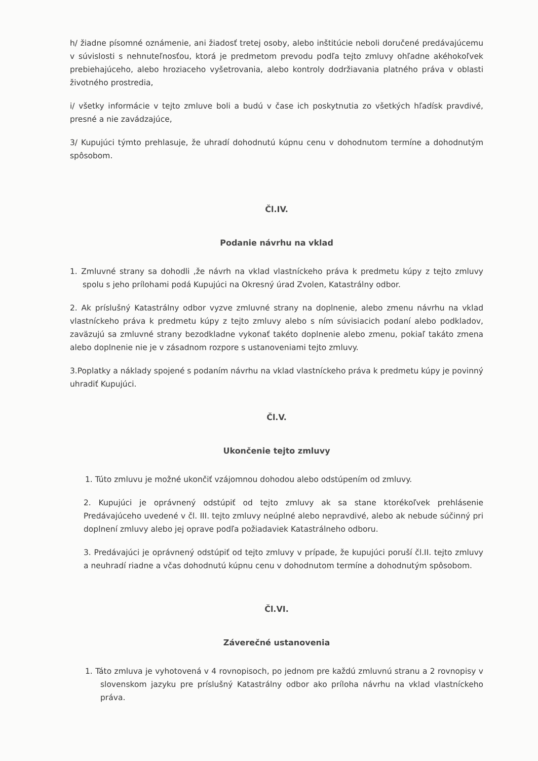h/ žiadne písomné oznámenie, ani žiadosť tretej osoby, alebo inštitúcie neboli doručené predávajúcemu v súvislosti s nehnuteľnosťou, ktorá je predmetom prevodu podľa tejto zmluvy ohľadne akéhokoľvek prebiehajúceho, alebo hroziaceho vyšetrovania, alebo kontroly dodržiavania platného práva v oblasti životného prostredia,
i/ všetky informácie v tejto zmluve boli a budú v čase ich poskytnutia zo všetkých hľadísk pravdivé, presné a nie zavádzajúce,
3/ Kupujúci týmto prehlasuje, že uhradí dohodnutú kúpnu cenu v dohodnutom termíne a dohodnutým spôsobom.
Čl.IV.
Podanie návrhu na vklad
1. Zmluvné strany sa dohodli ,že návrh na vklad vlastníckeho práva k predmetu kúpy z tejto zmluvy spolu s jeho prílohami podá Kupujúci na Okresný úrad Zvolen, Katastrálny odbor.
2. Ak príslušný Katastrálny odbor vyzve zmluvné strany na doplnenie, alebo zmenu návrhu na vklad vlastníckeho práva k predmetu kúpy z tejto zmluvy alebo s ním súvisiacich podaní alebo podkladov, zaväzujú sa zmluvné strany bezodkladne vykonať takéto doplnenie alebo zmenu, pokiaľ takáto zmena alebo doplnenie nie je v zásadnom rozpore s ustanoveniami tejto zmluvy.
3.Poplatky a náklady spojené s podaním návrhu na vklad vlastníckeho práva k predmetu kúpy je povinný uhradiť Kupujúci.
Čl.V.
Ukončenie tejto zmluvy
1. Túto zmluvu je možné ukončiť vzájomnou dohodou alebo odstúpením od zmluvy.
2. Kupujúci je oprávnený odstúpiť od tejto zmluvy ak sa stane ktorékoľvek prehlásenie Predávajúceho uvedené v čl. III. tejto zmluvy neúplné alebo nepravdivé, alebo ak nebude súčinný pri doplnení zmluvy alebo jej oprave podľa požiadaviek Katastrálneho odboru.
3. Predávajúci je oprávnený odstúpiť od tejto zmluvy v prípade, že kupujúci poruší čl.II. tejto zmluvy a neuhradí riadne a včas dohodnutú kúpnu cenu v dohodnutom termíne a dohodnutým spôsobom.
Čl.VI.
Záverečné ustanovenia
1. Táto zmluva je vyhotovená v 4 rovnopisoch, po jednom pre každú zmluvnú stranu a 2 rovnopisy v slovenskom jazyku pre príslušný Katastrálny odbor ako príloha návrhu na vklad vlastníckeho práva.